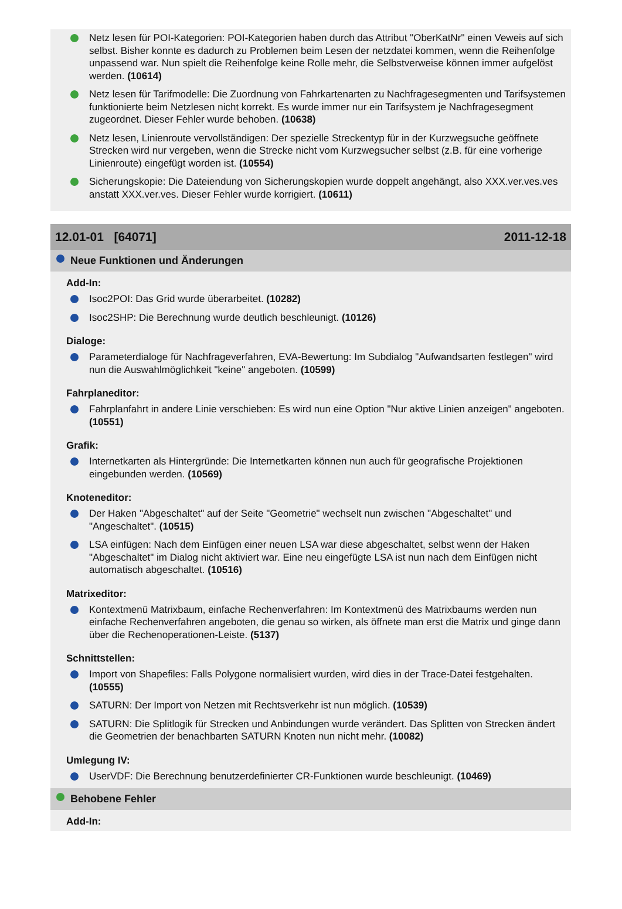Netz lesen für POI-Kategorien: POI-Kategorien haben durch das Attribut "OberKatNr" einen Veweis auf sich selbst. Bisher konnte es dadurch zu Problemen beim Lesen der netzdatei kommen, wenn die Reihenfolge unpassend war. Nun spielt die Reihenfolge keine Rolle mehr, die Selbstverweise können immer aufgelöst werden. (10614)
Netz lesen für Tarifmodelle: Die Zuordnung von Fahrkartenarten zu Nachfragesegmenten und Tarifsystemen funktionierte beim Netzlesen nicht korrekt. Es wurde immer nur ein Tarifsystem je Nachfragesegment zugeordnet. Dieser Fehler wurde behoben. (10638)
Netz lesen, Linienroute vervollständigen: Der spezielle Streckentyp für in der Kurzwegsuche geöffnete Strecken wird nur vergeben, wenn die Strecke nicht vom Kurzwegsucher selbst (z.B. für eine vorherige Linienroute) eingefügt worden ist. (10554)
Sicherungskopie: Die Dateiendung von Sicherungskopien wurde doppelt angehängt, also XXX.ver.ves.ves anstatt XXX.ver.ves. Dieser Fehler wurde korrigiert. (10611)
12.01-01 [64071] 2011-12-18
Neue Funktionen und Änderungen
Add-In:
Isoc2POI: Das Grid wurde überarbeitet. (10282)
Isoc2SHP: Die Berechnung wurde deutlich beschleunigt. (10126)
Dialoge:
Parameterdialoge für Nachfrageverfahren, EVA-Bewertung: Im Subdialog "Aufwandsarten festlegen" wird nun die Auswahlmöglichkeit "keine" angeboten. (10599)
Fahrplaneditor:
Fahrplanfahrt in andere Linie verschieben: Es wird nun eine Option "Nur aktive Linien anzeigen" angeboten. (10551)
Grafik:
Internetkarten als Hintergründe: Die Internetkarten können nun auch für geografische Projektionen eingebunden werden. (10569)
Knoteneditor:
Der Haken "Abgeschaltet" auf der Seite "Geometrie" wechselt nun zwischen "Abgeschaltet" und "Angeschaltet". (10515)
LSA einfügen: Nach dem Einfügen einer neuen LSA war diese abgeschaltet, selbst wenn der Haken "Abgeschaltet" im Dialog nicht aktiviert war. Eine neu eingefügte LSA ist nun nach dem Einfügen nicht automatisch abgeschaltet. (10516)
Matrixeditor:
Kontextmenü Matrixbaum, einfache Rechenverfahren: Im Kontextmenü des Matrixbaums werden nun einfache Rechenverfahren angeboten, die genau so wirken, als öffnete man erst die Matrix und ginge dann über die Rechenoperationen-Leiste. (5137)
Schnittstellen:
Import von Shapefiles: Falls Polygone normalisiert wurden, wird dies in der Trace-Datei festgehalten. (10555)
SATURN: Der Import von Netzen mit Rechtsverkehr ist nun möglich. (10539)
SATURN: Die Splitlogik für Strecken und Anbindungen wurde verändert. Das Splitten von Strecken ändert die Geometrien der benachbarten SATURN Knoten nun nicht mehr. (10082)
Umlegung IV:
UserVDF: Die Berechnung benutzerdefinierter CR-Funktionen wurde beschleunigt. (10469)
Behobene Fehler
Add-In: